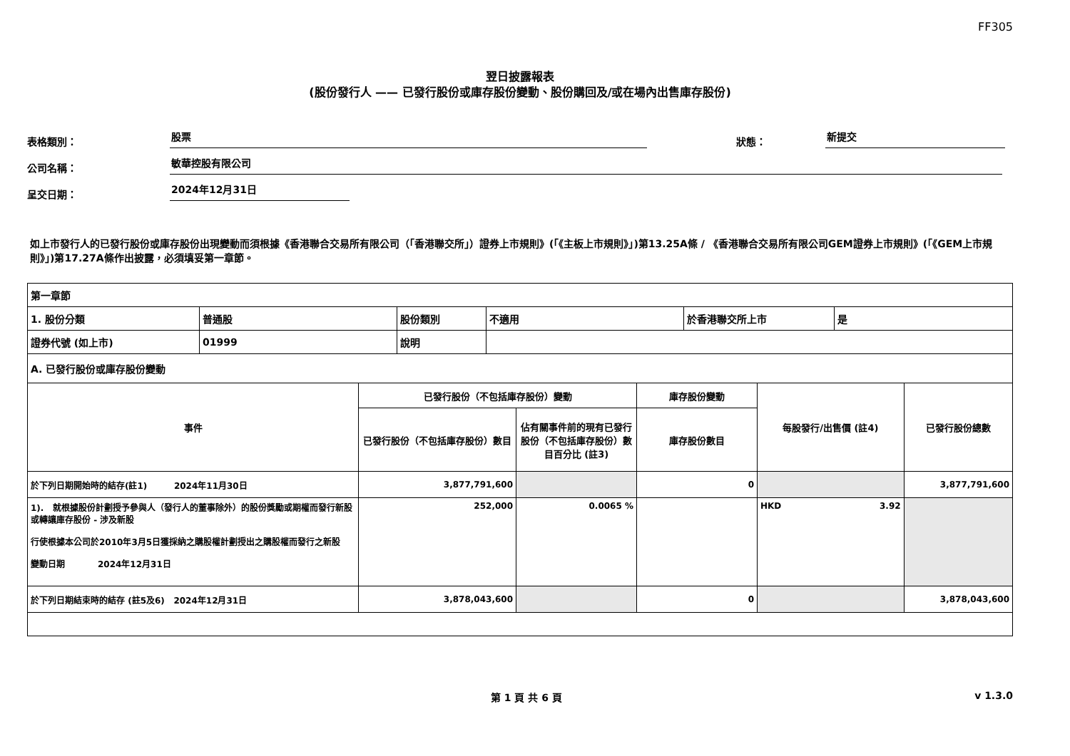FF305
翌日披露報表
(股份發行人 —— 已發行股份或庫存股份變動、股份購回及/或在場內出售庫存股份)
表格類別： 股票 狀態： 新提交
公司名稱： 敏華控股有限公司
呈交日期： 2024年12月31日
如上市發行人的已發行股份或庫存股份出現變動而須根據《香港聯合交易所有限公司（「香港聯交所」）證券上市規則》(「《主板上市規則》」)第13.25A條 / 《香港聯合交易所有限公司GEM證券上市規則》(「《GEM上市規則》」)第17.27A條作出披露，必須填妥第一章節。
| 第一章節 | | | | | |
| / 1. 股份分類 / 普通股 / 股份類別 / 不適用 / 於香港聯交所上市 / 是 / / 證券代號 (如上市) / 01999 / 說明 / / / / | | | | | |
| A. 已發行股份或庫存股份變動 | | | | | |
| 事件 | 已發行股份（不包括庫存股份）變動 | | 庫存股份變動 | 每股發行/出售價 (註4) | 已發行股份總數 |
| | 已發行股份（不包括庫存股份）數目 | 佔有關事件前的現有已發行股份（不包括庫存股份）數目百分比 (註3) | 庫存股份數目 | | |
| 於下列日期開始時的結存(註1) 2024年11月30日 | 3,877,791,600 | | 0 | | 3,877,791,600 |
| 1). 就根據股份計劃授予參與人（發行人的董事除外）的股份獎勵或期權而發行新股或轉讓庫存股份 - 涉及新股 行使根據本公司於2010年3月5日獲採納之購股權計劃授出之購股權而發行之新股 變動日期 2024年12月31日 | 252,000 | 0.0065 % | | HKD 3.92 | |
| 於下列日期結束時的結存 (註5及6) 2024年12月31日 | 3,878,043,600 | | 0 | | 3,878,043,600 |
第 1 頁 共 6 頁 v 1.3.0